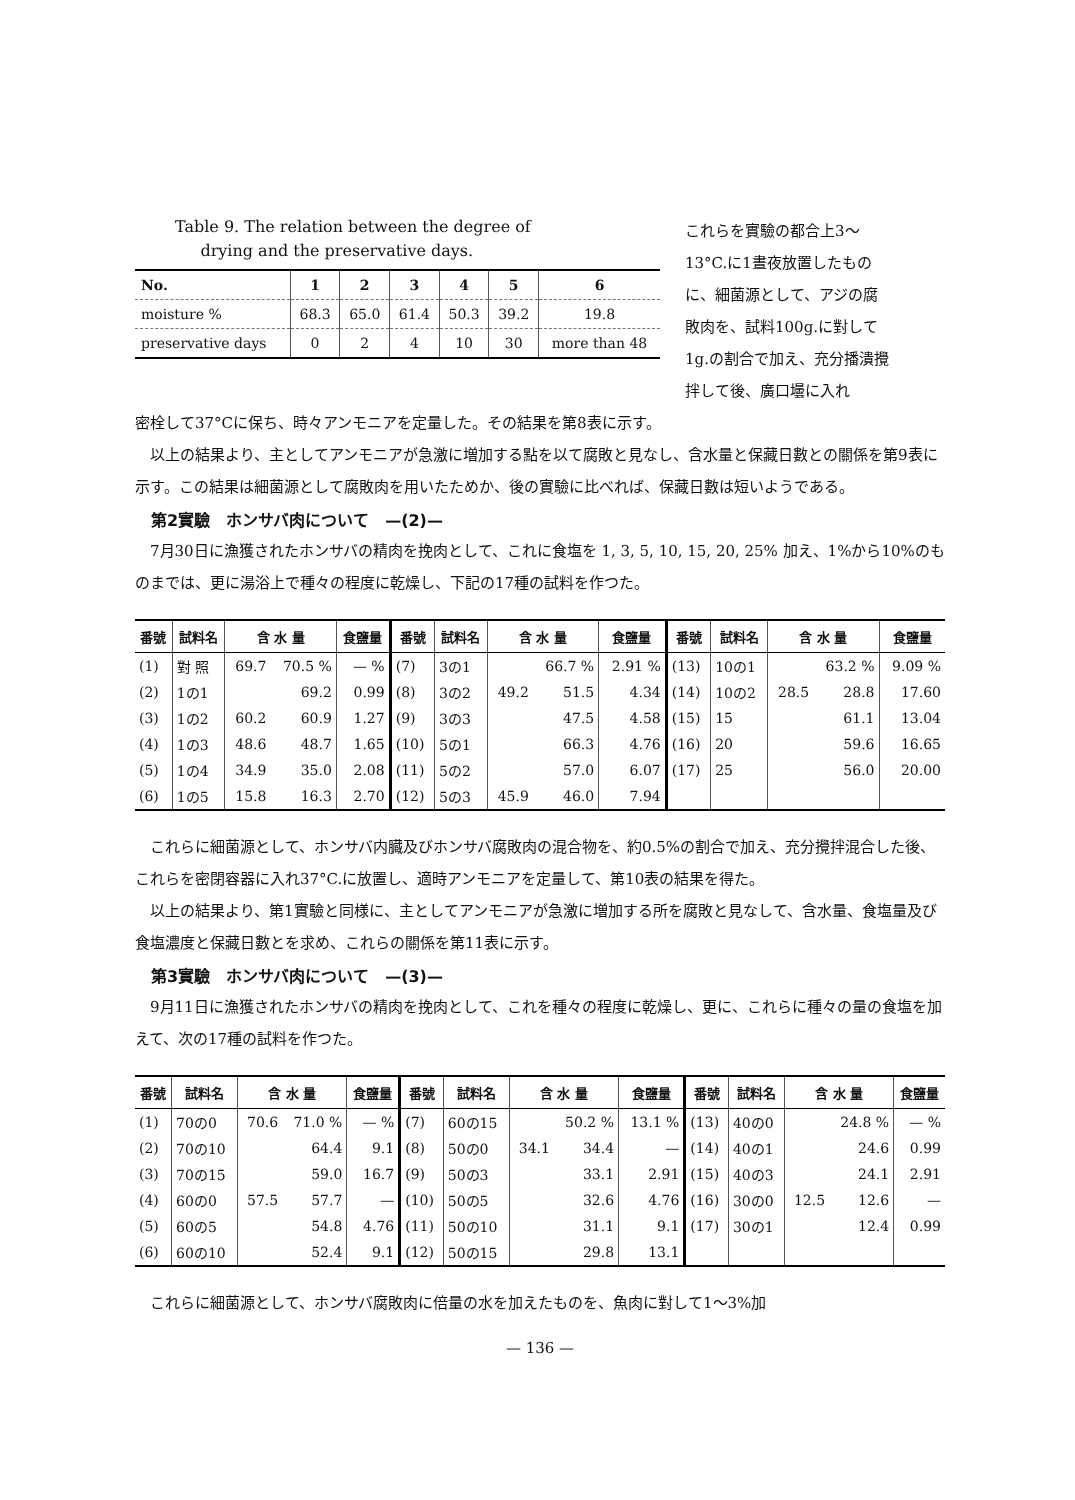Table 9. The relation between the degree of
drying and the preservative days.
| No. | 1 | 2 | 3 | 4 | 5 | 6 |
| --- | --- | --- | --- | --- | --- | --- |
| moisture % | 68.3 | 65.0 | 61.4 | 50.3 | 39.2 | 19.8 |
| preservative days | 0 | 2 | 4 | 10 | 30 | more than 48 |
これらを實驗の都合上3～13°C.に1晝夜放置したものに、細菌源として、アジの腐敗肉を、試料100g.に對して1g.の割合で加え、充分播潰攪拌して後、廣口壜に入れ
密栓して37°Cに保ち、時々アンモニアを定量した。その結果を第8表に示す。
以上の結果より、主としてアンモニアが急激に増加する點を以て腐敗と見なし、含水量と保藏日數との關係を第9表に示す。この結果は細菌源として腐敗肉を用いたためか、後の實驗に比べれば、保藏日數は短いようである。
第2實驗　ホンサバ肉について　—(2)—
7月30日に漁獲されたホンサバの精肉を挽肉として、これに食塩を 1, 3, 5, 10, 15, 20, 25% 加え、1%から10%のものまでは、更に湯浴上で種々の程度に乾燥し、下記の17種の試料を作つた。
| 番號 | 試料名 | 含 水 量 | | 食鹽量 | 番號 | 試料名 | 含 水 量 | | 食鹽量 | 番號 | 試料名 | 含 水 量 | | 食鹽量 |
| --- | --- | --- | --- | --- | --- | --- | --- | --- | --- | --- | --- | --- | --- | --- |
| (1) | 對 照 | 69.7 | 70.5 % | — % | (7) | 3の1 | | 66.7 % | 2.91 % | (13) | 10の1 | | 63.2 % | 9.09 % |
| (2) | 1の1 | | 69.2 | 0.99 | (8) | 3の2 | 49.2 | 51.5 | 4.34 | (14) | 10の2 | 28.5 | 28.8 | 17.60 |
| (3) | 1の2 | 60.2 | 60.9 | 1.27 | (9) | 3の3 | | 47.5 | 4.58 | (15) | 15 | | 61.1 | 13.04 |
| (4) | 1の3 | 48.6 | 48.7 | 1.65 | (10) | 5の1 | | 66.3 | 4.76 | (16) | 20 | | 59.6 | 16.65 |
| (5) | 1の4 | 34.9 | 35.0 | 2.08 | (11) | 5の2 | | 57.0 | 6.07 | (17) | 25 | | 56.0 | 20.00 |
| (6) | 1の5 | 15.8 | 16.3 | 2.70 | (12) | 5の3 | 45.9 | 46.0 | 7.94 | | | | | |
これらに細菌源として、ホンサバ内臓及びホンサバ腐敗肉の混合物を、約0.5%の割合で加え、充分攪拌混合した後、これらを密閉容器に入れ37°C.に放置し、適時アンモニアを定量して、第10表の結果を得た。
以上の結果より、第1實驗と同様に、主としてアンモニアが急激に増加する所を腐敗と見なして、含水量、食塩量及び食塩濃度と保藏日數とを求め、これらの關係を第11表に示す。
第3實驗　ホンサバ肉について　—(3)—
9月11日に漁獲されたホンサバの精肉を挽肉として、これを種々の程度に乾燥し、更に、これらに種々の量の食塩を加えて、次の17種の試料を作つた。
| 番號 | 試料名 | 含 水 量 | | 食鹽量 | 番號 | 試料名 | 含 水 量 | | 食鹽量 | 番號 | 試料名 | 含 水 量 | | 食鹽量 |
| --- | --- | --- | --- | --- | --- | --- | --- | --- | --- | --- | --- | --- | --- | --- |
| (1) | 70の0 | 70.6 | 71.0 % | — % | (7) | 60の15 | | 50.2 % | 13.1 % | (13) | 40の0 | | 24.8 % | — % |
| (2) | 70の10 | | 64.4 | 9.1 | (8) | 50の0 | 34.1 | 34.4 | — | (14) | 40の1 | | 24.6 | 0.99 |
| (3) | 70の15 | | 59.0 | 16.7 | (9) | 50の3 | | 33.1 | 2.91 | (15) | 40の3 | | 24.1 | 2.91 |
| (4) | 60の0 | 57.5 | 57.7 | — | (10) | 50の5 | | 32.6 | 4.76 | (16) | 30の0 | 12.5 | 12.6 | — |
| (5) | 60の5 | | 54.8 | 4.76 | (11) | 50の10 | | 31.1 | 9.1 | (17) | 30の1 | | 12.4 | 0.99 |
| (6) | 60の10 | | 52.4 | 9.1 | (12) | 50の15 | | 29.8 | 13.1 | | | | | |
これらに細菌源として、ホンサバ腐敗肉に倍量の水を加えたものを、魚肉に對して1～3%加
— 136 —